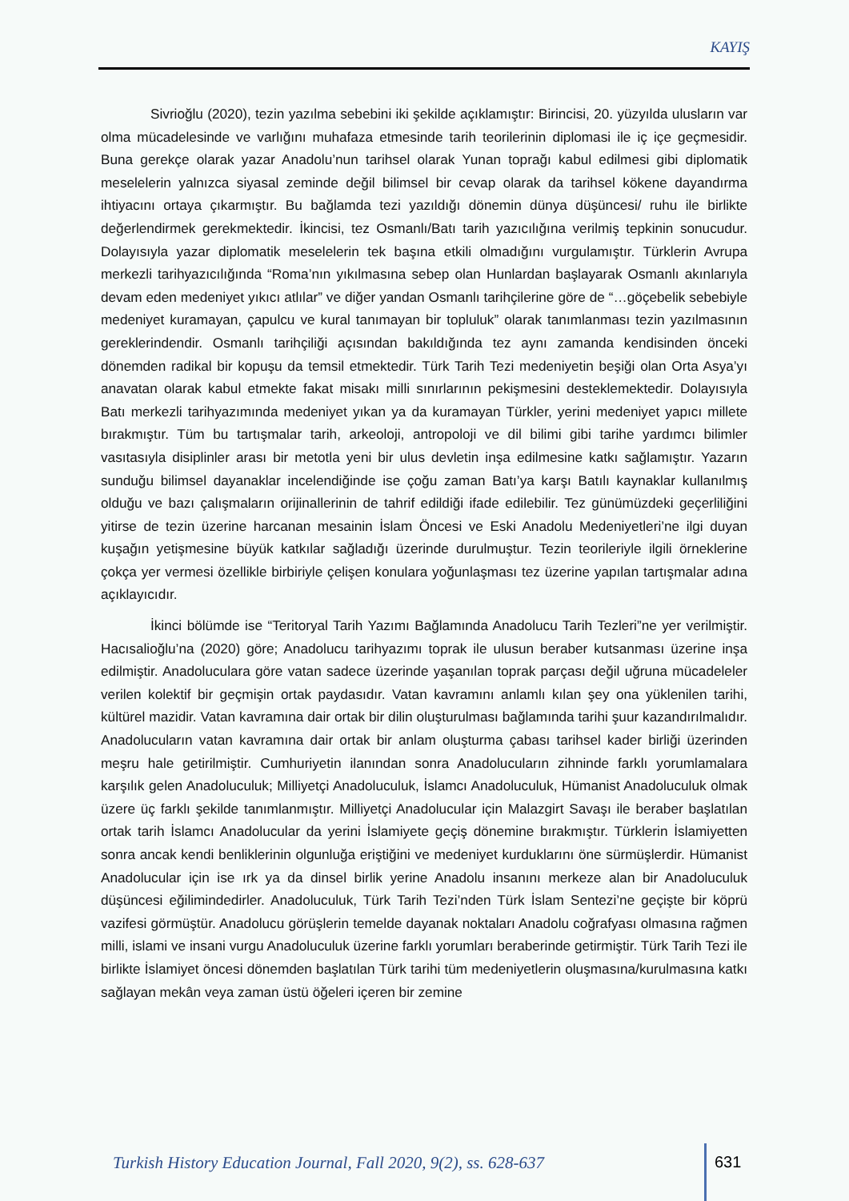KAYIŞ
Sivrioğlu (2020), tezin yazılma sebebini iki şekilde açıklamıştır: Birincisi, 20. yüzyılda ulusların var olma mücadelesinde ve varlığını muhafaza etmesinde tarih teorilerinin diplomasi ile iç içe geçmesidir. Buna gerekçe olarak yazar Anadolu’nun tarihsel olarak Yunan toprağı kabul edilmesi gibi diplomatik meselelerin yalnızca siyasal zeminde değil bilimsel bir cevap olarak da tarihsel kökene dayandırma ihtiyacını ortaya çıkarmıştır. Bu bağlamda tezi yazıldığı dönemin dünya düşüncesi/ ruhu ile birlikte değerlendirmek gerekmektedir. İkincisi, tez Osmanlı/Batı tarih yazıcılığına verilmiş tepkinin sonucudur. Dolayısıyla yazar diplomatik meselelerin tek başına etkili olmadığını vurgulamıştır. Türklerin Avrupa merkezli tarihyazıcılığında “Roma’nın yıkılmasına sebep olan Hunlardan başlayarak Osmanlı akınlarıyla devam eden medeniyet yıkıcı atlılar” ve diğer yandan Osmanlı tarihçilerine göre de “…göçebelik sebebiyle medeniyet kuramayan, çapulcu ve kural tanımayan bir topluluk” olarak tanımlanması tezin yazılmasının gereklerindendir. Osmanlı tarihçiliği açısından bakıldığında tez aynı zamanda kendisinden önceki dönemden radikal bir kopuşu da temsil etmektedir. Türk Tarih Tezi medeniyetin beşiği olan Orta Asya’yı anavatan olarak kabul etmekte fakat misakı milli sınırlarının pekişmesini desteklemektedir. Dolayısıyla Batı merkezli tarihyazımında medeniyet yıkan ya da kuramayan Türkler, yerini medeniyet yapıcı millete bırakmıştır. Tüm bu tartışmalar tarih, arkeoloji, antropoloji ve dil bilimi gibi tarihe yardımcı bilimler vasıtasıyla disiplinler arası bir metotla yeni bir ulus devletin inşa edilmesine katkı sağlamıştır. Yazarın sunduğu bilimsel dayanaklar incelendiğinde ise çoğu zaman Batı’ya karşı Batılı kaynaklar kullanılmış olduğu ve bazı çalışmaların orijinallerinin de tahrif edildiği ifade edilebilir. Tez günümüzdeki geçerliliğini yitirse de tezin üzerine harcanan mesainin İslam Öncesi ve Eski Anadolu Medeniyetleri’ne ilgi duyan kuşağın yetişmesine büyük katkılar sağladığı üzerinde durulmuştur. Tezin teorileriyle ilgili örneklerine çokça yer vermesi özellikle birbiriyle çelişen konulara yoğunlaşması tez üzerine yapılan tartışmalar adına açıklayıcıdır.
İkinci bölümde ise “Teritoryal Tarih Yazımı Bağlamında Anadolucu Tarih Tezleri”ne yer verilmiştir. Hacısalioğlu’na (2020) göre; Anadolucu tarihyazımı toprak ile ulusun beraber kutsanması üzerine inşa edilmiştir. Anadoluculara göre vatan sadece üzerinde yaşanılan toprak parçası değil uğruna mücadeleler verilen kolektif bir geçmişin ortak paydasıdır. Vatan kavramını anlamlı kılan şey ona yüklenilen tarihi, kültürel mazidir. Vatan kavramına dair ortak bir dilin oluşturulması bağlamında tarihi şuur kazandırılmalıdır. Anadolucuların vatan kavramına dair ortak bir anlam oluşturma çabası tarihsel kader birliği üzerinden meşru hale getirilmiştir. Cumhuriyetin ilanından sonra Anadolucuların zihninde farklı yorumlamalara karşılık gelen Anadoluculuk; Milliyetçi Anadoluculuk, İslamcı Anadoluculuk, Hümanist Anadoluculuk olmak üzere üç farklı şekilde tanımlanmıştır. Milliyetçi Anadolucular için Malazgirt Savaşı ile beraber başlatılan ortak tarih İslamcı Anadolucular da yerini İslamiyete geçiş dönemine bırakmıştır. Türklerin İslamiyetten sonra ancak kendi benliklerinin olgunluğa eriştiğini ve medeniyet kurduklarını öne sürmüşlerdir. Hümanist Anadolucular için ise ırk ya da dinsel birlik yerine Anadolu insanını merkeze alan bir Anadoluculuk düşüncesi eğilimindedirler. Anadoluculuk, Türk Tarih Tezi’nden Türk İslam Sentezi’ne geçişte bir köprü vazifesi görmüştür. Anadolucu görüşlerin temelde dayanak noktaları Anadolu coğrafyası olmasına rağmen milli, islami ve insani vurgu Anadoluculuk üzerine farklı yorumları beraberinde getirmiştir. Türk Tarih Tezi ile birlikte İslamiyet öncesi dönemden başlatılan Türk tarihi tüm medeniyetlerin oluşmasına/kurulmasına katkı sağlayan mekân veya zaman üstü öğeleri içeren bir zemine
Turkish History Education Journal, Fall 2020, 9(2), ss. 628-637
631